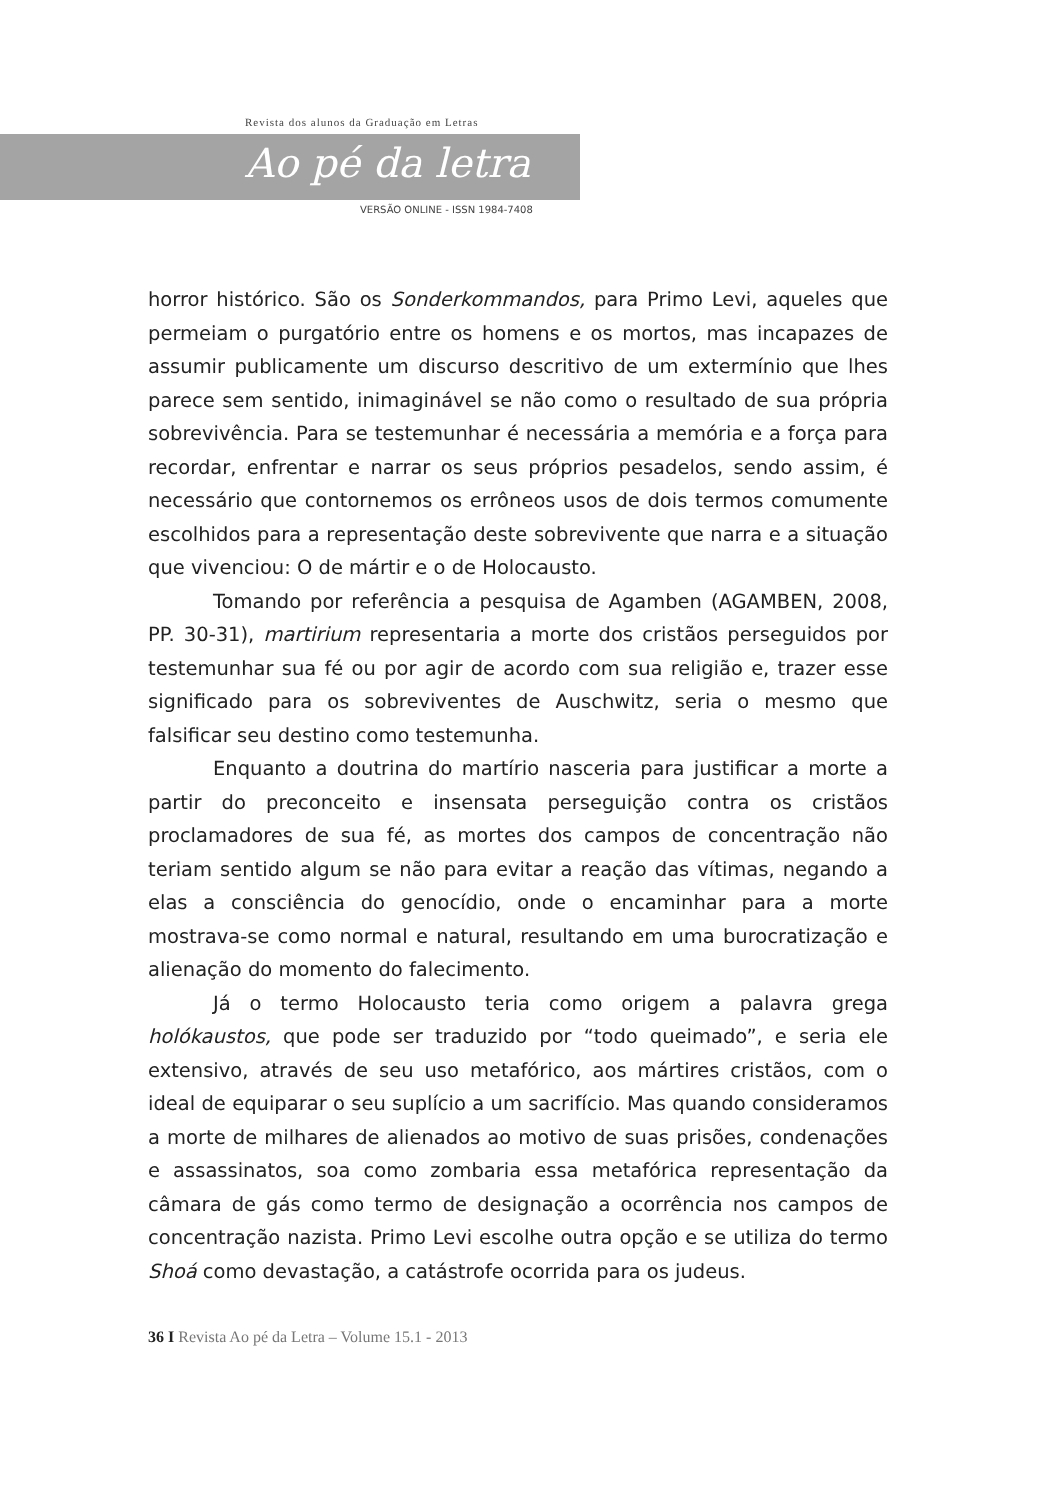Revista dos alunos da Graduação em Letras
Ao pé da letra
VERSÃO ONLINE - ISSN 1984-7408
horror histórico. São os Sonderkommandos, para Primo Levi, aqueles que permeiam o purgatório entre os homens e os mortos, mas incapazes de assumir publicamente um discurso descritivo de um extermínio que lhes parece sem sentido, inimaginável se não como o resultado de sua própria sobrevivência. Para se testemunhar é necessária a memória e a força para recordar, enfrentar e narrar os seus próprios pesadelos, sendo assim, é necessário que contornemos os errôneos usos de dois termos comumente escolhidos para a representação deste sobrevivente que narra e a situação que vivenciou: O de mártir e o de Holocausto.
Tomando por referência a pesquisa de Agamben (AGAMBEN, 2008, PP. 30-31), martirium representaria a morte dos cristãos perseguidos por testemunhar sua fé ou por agir de acordo com sua religião e, trazer esse significado para os sobreviventes de Auschwitz, seria o mesmo que falsificar seu destino como testemunha.
Enquanto a doutrina do martírio nasceria para justificar a morte a partir do preconceito e insensata perseguição contra os cristãos proclamadores de sua fé, as mortes dos campos de concentração não teriam sentido algum se não para evitar a reação das vítimas, negando a elas a consciência do genocídio, onde o encaminhar para a morte mostrava-se como normal e natural, resultando em uma burocratização e alienação do momento do falecimento.
Já o termo Holocausto teria como origem a palavra grega holókaustos, que pode ser traduzido por “todo queimado”, e seria ele extensivo, através de seu uso metafórico, aos mártires cristãos, com o ideal de equiparar o seu suplício a um sacrifício. Mas quando consideramos a morte de milhares de alienados ao motivo de suas prisões, condenações e assassinatos, soa como zombaria essa metafórica representação da câmara de gás como termo de designação a ocorrência nos campos de concentração nazista. Primo Levi escolhe outra opção e se utiliza do termo Shoá como devastação, a catástrofe ocorrida para os judeus.
36 I Revista Ao pé da Letra – Volume 15.1 - 2013